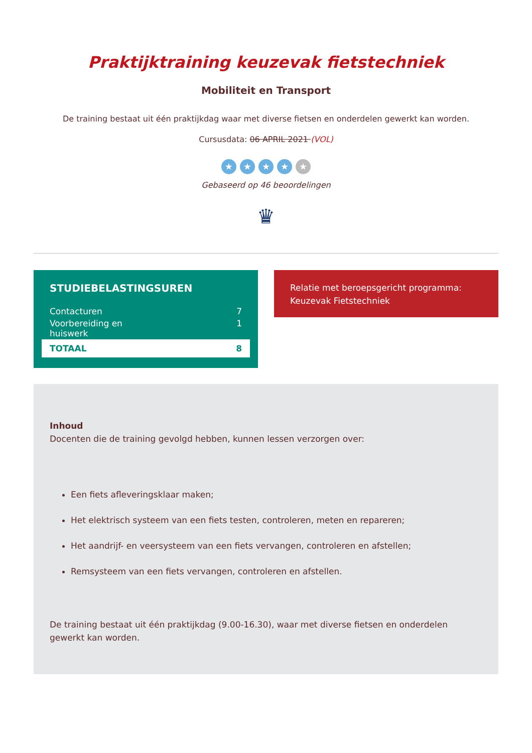Praktijktraining keuzevak fietstechniek
Mobiliteit en Transport
De training bestaat uit één praktijkdag waar met diverse fietsen en onderdelen gewerkt kan worden.
Cursusdata: 06 APRIL 2021 (VOL)
★ ★ ★ ★ ★
Gebaseerd op 46 beoordelingen
♛
STUDIEBELASTINGSUREN
| Contacturen | 7 |
| Voorbereiding en huiswerk | 1 |
| TOTAAL | 8 |
Relatie met beroepsgericht programma:
Keuzevak Fietstechniek
Inhoud
Docenten die de training gevolgd hebben, kunnen lessen verzorgen over:
Een fiets afleveringsklaar maken;
Het elektrisch systeem van een fiets testen, controleren, meten en repareren;
Het aandrijf- en veersysteem van een fiets vervangen, controleren en afstellen;
Remsysteem van een fiets vervangen, controleren en afstellen.
De training bestaat uit één praktijkdag (9.00-16.30), waar met diverse fietsen en onderdelen gewerkt kan worden.